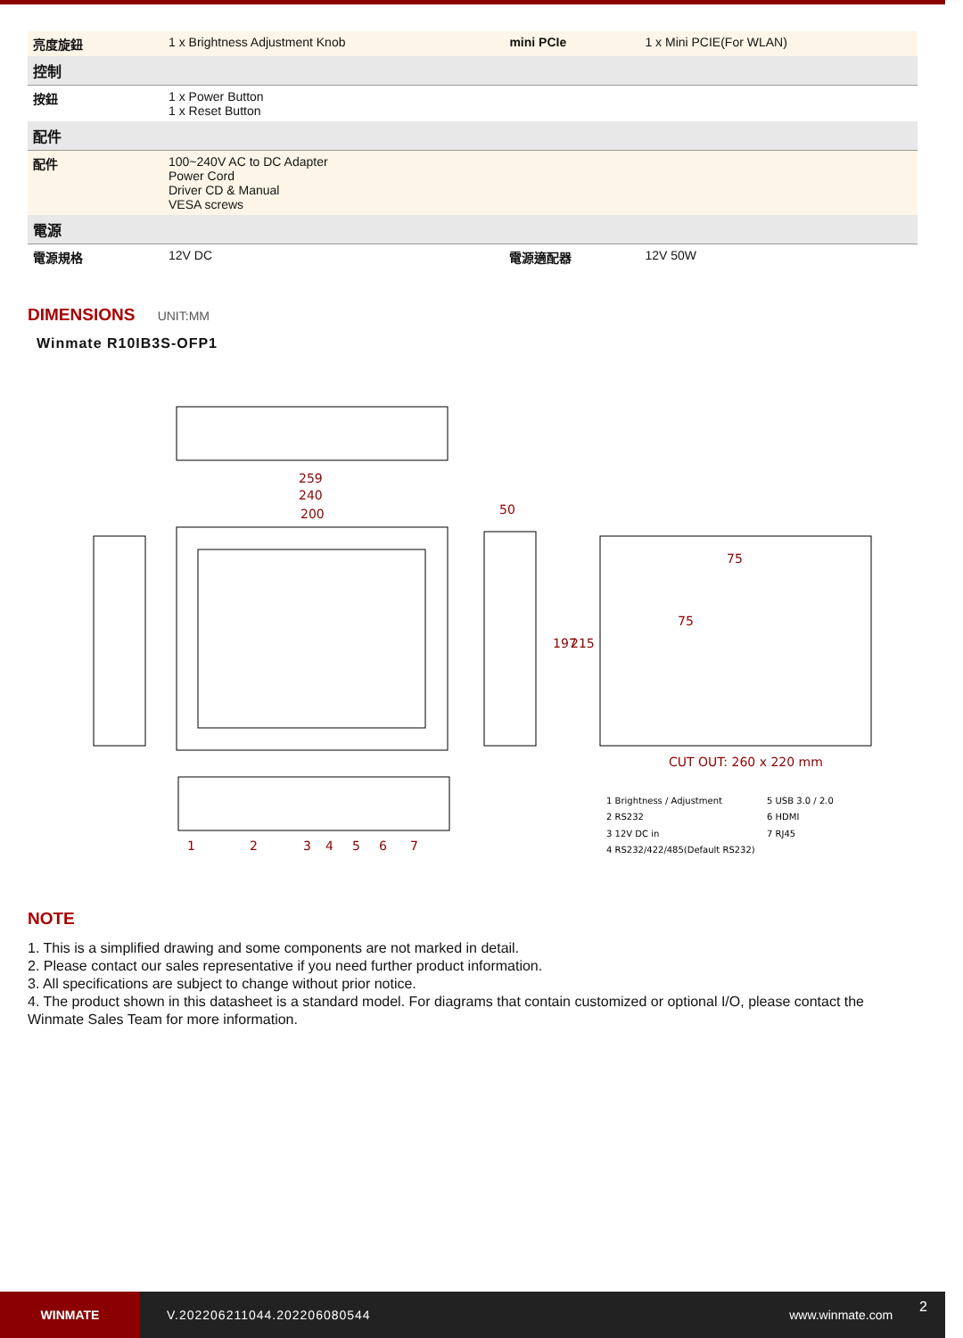| 亮度旋鈕 | 1 x Brightness Adjustment Knob | mini PCIe | 1 x Mini PCIE(For WLAN) |
| 控制 | | | |
| 按鈕 | 1 x Power Button 1 x Reset Button | | |
| 配件 | | | |
| 配件 | 100~240V AC to DC Adapter Power Cord Driver CD & Manual VESA screws | | |
| 電源 | | | |
| 電源規格 | 12V DC | 電源適配器 | 12V 50W |
DIMENSIONS UNIT:MM
Winmate R10IB3S-OFP1
259
240
200
50
197
215
75
75
CUT OUT: 260 x 220 mm
1
2
3
4
5
6
7
1 Brightness / Adjustment
5 USB 3.0 / 2.0
2 RS232
6 HDMI
3 12V DC in
7 RJ45
4 RS232/422/485(Default RS232)
NOTE
1. This is a simplified drawing and some components are not marked in detail.
2. Please contact our sales representative if you need further product information.
3. All specifications are subject to change without prior notice.
4. The product shown in this datasheet is a standard model. For diagrams that contain customized or optional I/O, please contact the Winmate Sales Team for more information.
WINMATE
V.202206211044.202206080544 www.winmate.com
2